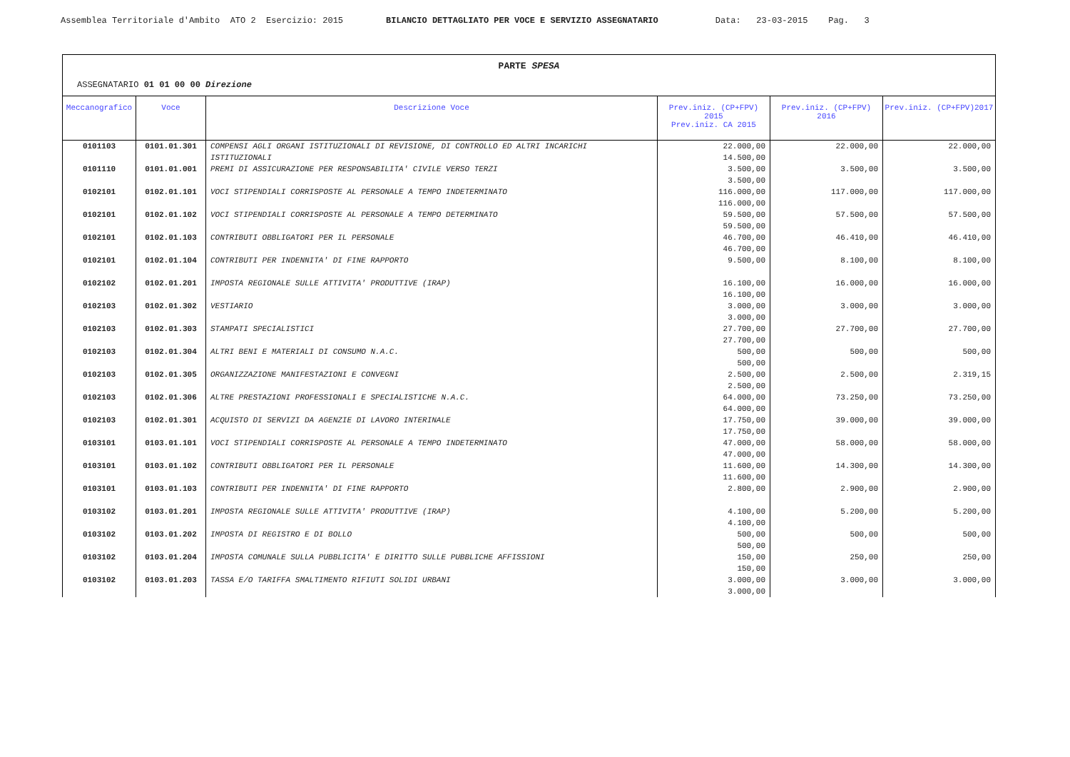Assemblea Territoriale d'Ambito ATO 2 Esercizio: 2015 BILANCIO DETTAGLIATO PER VOCE E SERVIZIO ASSEGNATARIO Data: 23-03-2015 Pag. 3
PARTE SPESA
ASSEGNATARIO 01 01 00 00 Direzione
| Meccanografico | Voce | Descrizione Voce | Prev.iniz. (CP+FPV) 2015 Prev.iniz. CA 2015 | Prev.iniz. (CP+FPV) 2016 | Prev.iniz. (CP+FPV)2017 |
| --- | --- | --- | --- | --- | --- |
| 0101103 | 0101.01.301 | COMPENSI AGLI ORGANI ISTITUZIONALI DI REVISIONE, DI CONTROLLO ED ALTRI INCARICHI ISTITUZIONALI | 22.000,00 14.500,00 | 22.000,00 | 22.000,00 |
| 0101110 | 0101.01.001 | PREMI DI ASSICURAZIONE PER RESPONSABILITA' CIVILE VERSO TERZI | 3.500,00 3.500,00 | 3.500,00 | 3.500,00 |
| 0102101 | 0102.01.101 | VOCI STIPENDIALI CORRISPOSTE AL PERSONALE A TEMPO INDETERMINATO | 116.000,00 116.000,00 | 117.000,00 | 117.000,00 |
| 0102101 | 0102.01.102 | VOCI STIPENDIALI CORRISPOSTE AL PERSONALE A TEMPO DETERMINATO | 59.500,00 59.500,00 | 57.500,00 | 57.500,00 |
| 0102101 | 0102.01.103 | CONTRIBUTI OBBLIGATORI PER IL PERSONALE | 46.700,00 46.700,00 | 46.410,00 | 46.410,00 |
| 0102101 | 0102.01.104 | CONTRIBUTI PER INDENNITA' DI FINE RAPPORTO | 9.500,00 | 8.100,00 | 8.100,00 |
| 0102102 | 0102.01.201 | IMPOSTA REGIONALE SULLE ATTIVITA' PRODUTTIVE (IRAP) | 16.100,00 16.100,00 | 16.000,00 | 16.000,00 |
| 0102103 | 0102.01.302 | VESTIARIO | 3.000,00 3.000,00 | 3.000,00 | 3.000,00 |
| 0102103 | 0102.01.303 | STAMPATI SPECIALISTICI | 27.700,00 27.700,00 | 27.700,00 | 27.700,00 |
| 0102103 | 0102.01.304 | ALTRI BENI E MATERIALI DI CONSUMO N.A.C. | 500,00 500,00 | 500,00 | 500,00 |
| 0102103 | 0102.01.305 | ORGANIZZAZIONE MANIFESTAZIONI E CONVEGNI | 2.500,00 2.500,00 | 2.500,00 | 2.319,15 |
| 0102103 | 0102.01.306 | ALTRE PRESTAZIONI PROFESSIONALI E SPECIALISTICHE N.A.C. | 64.000,00 64.000,00 | 73.250,00 | 73.250,00 |
| 0102103 | 0102.01.301 | ACQUISTO DI SERVIZI DA AGENZIE DI LAVORO INTERINALE | 17.750,00 17.750,00 | 39.000,00 | 39.000,00 |
| 0103101 | 0103.01.101 | VOCI STIPENDIALI CORRISPOSTE AL PERSONALE A TEMPO INDETERMINATO | 47.000,00 47.000,00 | 58.000,00 | 58.000,00 |
| 0103101 | 0103.01.102 | CONTRIBUTI OBBLIGATORI PER IL PERSONALE | 11.600,00 11.600,00 | 14.300,00 | 14.300,00 |
| 0103101 | 0103.01.103 | CONTRIBUTI PER INDENNITA' DI FINE RAPPORTO | 2.800,00 | 2.900,00 | 2.900,00 |
| 0103102 | 0103.01.201 | IMPOSTA REGIONALE SULLE ATTIVITA' PRODUTTIVE (IRAP) | 4.100,00 4.100,00 | 5.200,00 | 5.200,00 |
| 0103102 | 0103.01.202 | IMPOSTA DI REGISTRO E DI BOLLO | 500,00 500,00 | 500,00 | 500,00 |
| 0103102 | 0103.01.204 | IMPOSTA COMUNALE SULLA PUBBLICITA' E DIRITTO SULLE PUBBLICHE AFFISSIONI | 150,00 150,00 | 250,00 | 250,00 |
| 0103102 | 0103.01.203 | TASSA E/O TARIFFA SMALTIMENTO RIFIUTI SOLIDI URBANI | 3.000,00 3.000,00 | 3.000,00 | 3.000,00 |